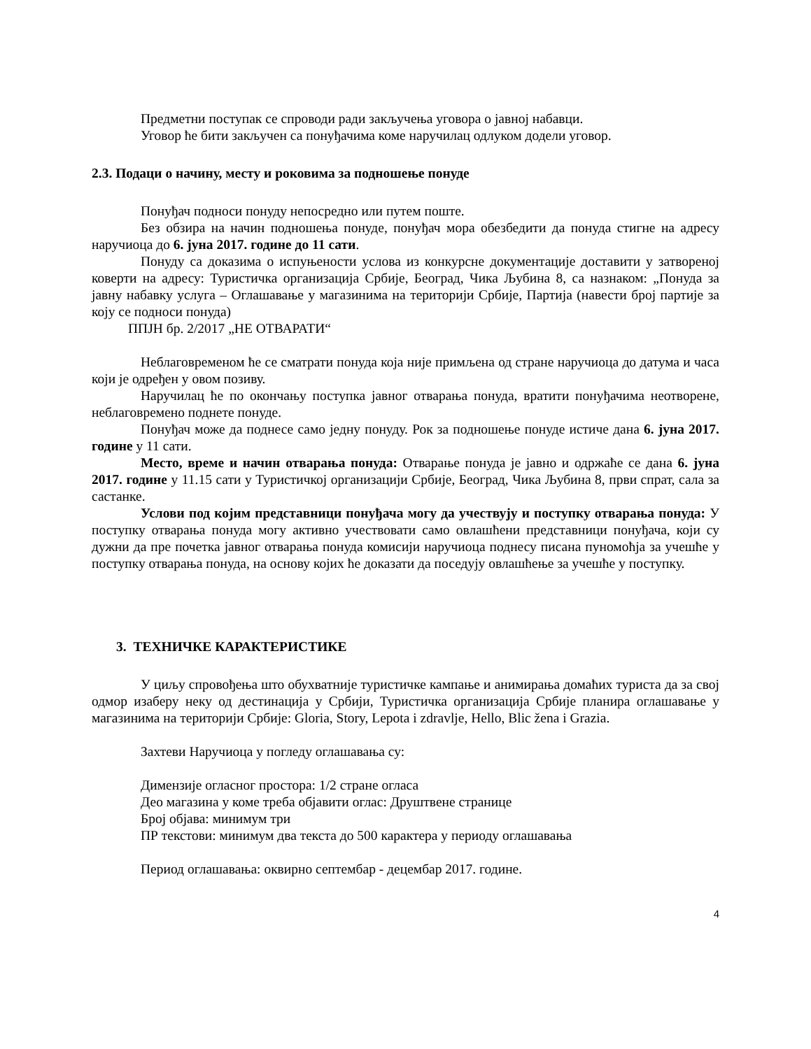Предметни поступак се спроводи ради закључења уговора о јавној набавци.
Уговор ће бити закључен са понуђачима коме наручилац одлуком додели уговор.
2.3. Подаци о начину, месту и роковима за подношење понуде
Понуђач подноси понуду непосредно или путем поште.
Без обзира на начин подношења понуде, понуђач мора обезбедити да понуда стигне на адресу наручиоца до 6. јуна 2017. године до 11 сати.
Понуду са доказима о испуњености услова из конкурсне документације доставити у затвореној коверти на адресу: Туристичка организација Србије, Београд, Чика Љубина 8, са назнаком: „Понуда за јавну набавку услуга – Оглашавање у магазинима на територији Србије, Партија (навести број партије за коју се подноси понуда)
ППЈН бр. 2/2017 „НЕ ОТВАРАТИ“
Неблаговременом ће се сматрати понуда која није примљена од стране наручиоца до датума и часа који је одређен у овом позиву.
Наручилац ће по окончању поступка јавног отварања понуда, вратити понуђачима неотворене, неблаговремено поднете понуде.
Понуђач може да поднесе само једну понуду. Рок за подношење понуде истиче дана 6. јуна 2017. године у 11 сати.
Место, време и начин отварања понуда: Отварање понуда је јавно и одржаће се дана 6. јуна 2017. године у 11.15 сати у Туристичкој организацији Србије, Београд, Чика Љубина 8, први спрат, сала за састанке.
Услови под којим представници понуђача могу да учествују и поступку отварања понуда: У поступку отварања понуда могу активно учествовати само овлашћени представници понуђача, који су дужни да пре почетка јавног отварања понуда комисији наручиоца поднесу писана пуномоћја за учешће у поступку отварања понуда, на основу којих ће доказати да поседују овлашћење за учешће у поступку.
3. ТЕХНИЧКЕ КАРАКТЕРИСТИКЕ
У циљу спровођења што обухватније туристичке кампање и анимирања домаћих туриста да за свој одмор изаберу неку од дестинација у Србији, Туристичка организација Србије планира оглашавање у магазинима на територији Србије: Gloria, Story, Lepota i zdravlje, Hello, Blic žena i Grazia.
Захтеви Наручиоца у погледу оглашавања су:
Димензије огласног простора: 1/2 стране огласа
Део магазина у коме треба објавити оглас: Друштвене странице
Број објава: минимум три
ПР текстови: минимум два текста до 500 карактера у периоду оглашавања
Период оглашавања: оквирно септембар - децембар 2017. године.
4